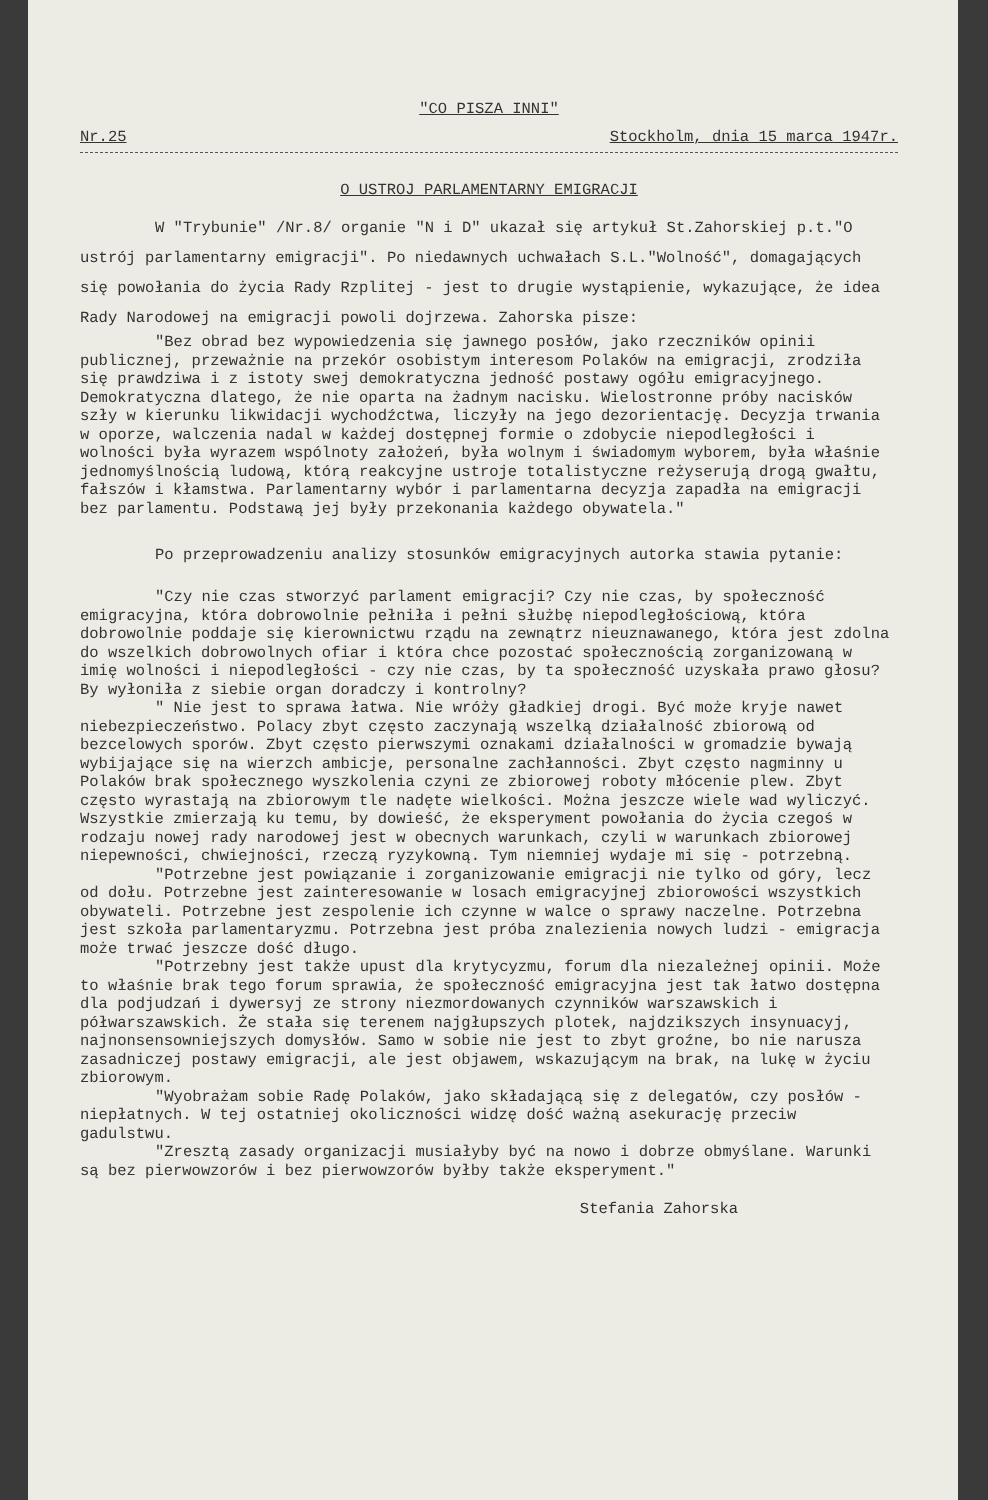"CO PISZA INNI"
Nr.25 Stockholm, dnia 15 marca 1947r.
O USTROJ PARLAMENTARNY EMIGRACJI
W "Trybunie" /Nr.8/ organie "N i D" ukazał się artykuł St.Zahorskiej p.t."O ustrój parlamentarny emigracji". Po niedawnych uchwałach S.L."Wolność", domagających się powołania do życia Rady Rzplitej - jest to drugie wystąpienie, wykazujące, że idea Rady Narodowej na emigracji powoli dojrzewa. Zahorska pisze:
"Bez obrad bez wypowiedzenia się jawnego posłów, jako rzeczników opinii publicznej, przeważnie na przekór osobistym interesom Polaków na emigracji, zrodziła się prawdziwa i z istoty swej demokratyczna jedność postawy ogółu emigracyjnego. Demokratyczna dlatego, że nie oparta na żadnym nacisku. Wielostronne próby nacisków szły w kierunku likwidacji wychodźctwa, liczyły na jego dezorientację. Decyzja trwania w oporze, walczenia nadal w każdej dostępnej formie o zdobycie niepodległości i wolności była wyrazem wspólnoty założeń, była wolnym i świadomym wyborem, była właśnie jednomyślnością ludową, którą reakcyjne ustroje totalistyczne reżyserują drogą gwałtu, fałszów i kłamstwa. Parlamentarny wybór i parlamentarna decyzja zapadła na emigracji bez parlamentu. Podstawą jej były przekonania każdego obywatela."
Po przeprowadzeniu analizy stosunków emigracyjnych autorka stawia pytanie:
"Czy nie czas stworzyć parlament emigracji? Czy nie czas, by społeczność emigracyjna, która dobrowolnie pełniła i pełni służbę niepodległościową, która dobrowolnie poddaje się kierownictwu rządu na zewnątrz nieuznawanego, która jest zdolna do wszelkich dobrowolnych ofiar i która chce pozostać społecznością zorganizowaną w imię wolności i niepodległości - czy nie czas, by ta społeczność uzyskała prawo głosu? By wyłoniła z siebie organ doradczy i kontrolny?
" Nie jest to sprawa łatwa. Nie wróży gładkiej drogi. Być może kryje nawet niebezpieczeństwo. Polacy zbyt często zaczynają wszelką działalność zbiorową od bezcelowych sporów. Zbyt często pierwszymi oznakami działalności w gromadzie bywają wybijające się na wierzch ambicje, personalne zachłanności. Zbyt często nagminny u Polaków brak społecznego wyszkolenia czyni ze zbiorowej roboty młócenie plew. Zbyt często wyrastają na zbiorowym tle nadęte wielkości. Można jeszcze wiele wad wyliczyć. Wszystkie zmierzają ku temu, by dowieść, że eksperyment powołania do życia czegoś w rodzaju nowej rady narodowej jest w obecnych warunkach, czyli w warunkach zbiorowej niepewności, chwiejności, rzeczą ryzykowną. Tym niemniej wydaje mi się - potrzebną.
"Potrzebne jest powiązanie i zorganizowanie emigracji nie tylko od góry, lecz od dołu. Potrzebne jest zainteresowanie w losach emigracyjnej zbiorowości wszystkich obywateli. Potrzebne jest zespolenie ich czynne w walce o sprawy naczelne. Potrzebna jest szkoła parlamentaryzmu. Potrzebna jest próba znalezienia nowych ludzi - emigracja może trwać jeszcze dość długo.
"Potrzebny jest także upust dla krytycyzmu, forum dla niezależnej opinii. Może to właśnie brak tego forum sprawia, że społeczność emigracyjna jest tak łatwo dostępna dla podjudzań i dywersyj ze strony niezmordowanych czynników warszawskich i półwarszawskich. Że stała się terenem najgłupszych plotek, najdzikszych insynuacyj, najnonsensowniejszych domysłów. Samo w sobie nie jest to zbyt groźne, bo nie narusza zasadniczej postawy emigracji, ale jest objawem, wskazującym na brak, na lukę w życiu zbiorowym.
"Wyobrażam sobie Radę Polaków, jako składającą się z delegatów, czy posłów - niepłatnych. W tej ostatniej okoliczności widzę dość ważną asekurację przeciw gadulstwu.
"Zresztą zasady organizacji musiałyby być na nowo i dobrze obmyślane. Warunki są bez pierwowzorów i bez pierwowzorów byłby także eksperyment."
Stefania Zahorska